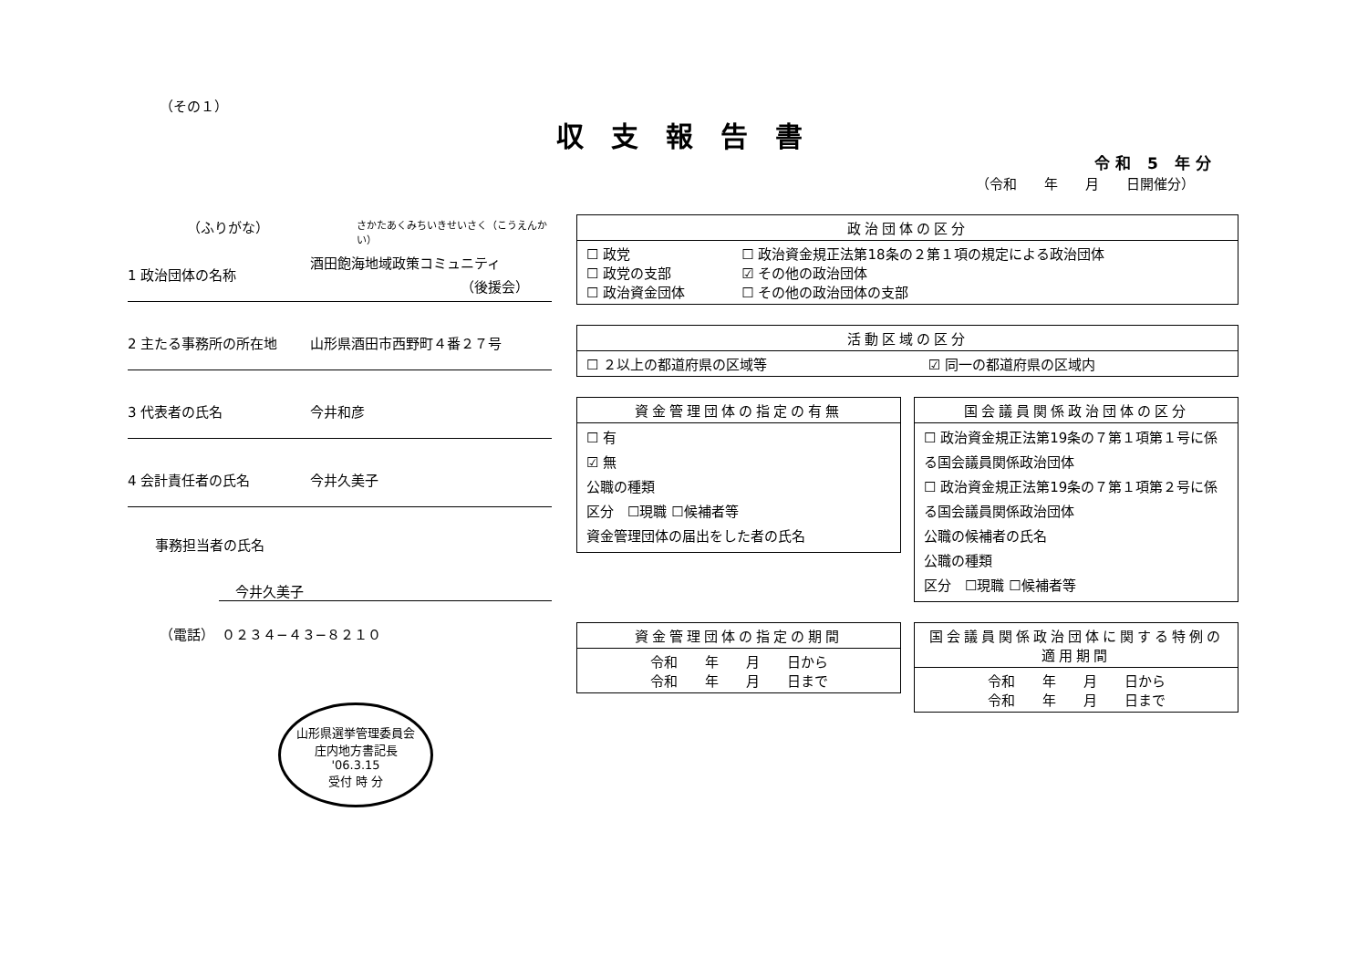（その１）
収支報告書
令和 5 年分
（令和　　年　　月　　日開催分）
（ふりがな） さかたあくみちいきせいさく（こうえんかい）
1 政治団体の名称 酒田飽海地域政策コミュニティ
（後援会）
2 主たる事務所の所在地 山形県酒田市西野町４番２７号
3 代表者の氏名 今井和彦
4 会計責任者の氏名 今井久美子
事務担当者の氏名
今井久美子
（電話）　０２３４−４３−８２１０
山形県選挙管理委員会
庄内地方書記長
'06.3.15
受付 時 分
| 政治団体の区分 | |
| --- | --- |
| ☐ 政党 ☐ 政党の支部 ☐ 政治資金団体 | ☐ 政治資金規正法第18条の２第１項の規定による政治団体 ☑ その他の政治団体 ☐ その他の政治団体の支部 |
| 活動区域の区分 | |
| --- | --- |
| ☐ ２以上の都道府県の区域等 | ☑ 同一の都道府県の区域内 |
| 資金管理団体の指定の有無 |
| --- |
| ☐ 有 ☑ 無 公職の種類 区分 ☐現職 ☐候補者等 資金管理団体の届出をした者の氏名 |
| 国会議員関係政治団体の区分 |
| --- |
| ☐ 政治資金規正法第19条の７第１項第１号に係る国会議員関係政治団体 ☐ 政治資金規正法第19条の７第１項第２号に係る国会議員関係政治団体 公職の候補者の氏名 公職の種類 区分 ☐現職 ☐候補者等 |
| 資金管理団体の指定の期間 |
| --- |
| 令和 年 月 日から 令和 年 月 日まで |
| 国会議員関係政治団体に関する特例の適用期間 |
| --- |
| 令和 年 月 日から 令和 年 月 日まで |